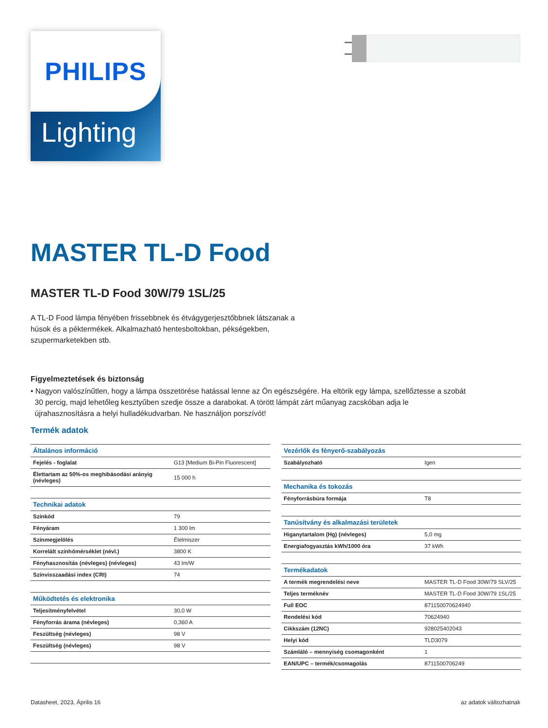PHILIPS
Lighting
MASTER TL-D Food
MASTER TL-D Food 30W/79 1SL/25
A TL-D Food lámpa fényében frissebbnek és étvágygerjesztőbbnek látszanak a
húsok és a péktermékek. Alkalmazható hentesboltokban, pékségekben,
szupermarketekben stb.
Figyelmeztetések és biztonság
• Nagyon valószínűtlen, hogy a lámpa összetörése hatással lenne az Ön egészségére. Ha eltörik egy lámpa, szellőztesse a szobát
30 percig, majd lehetőleg kesztyűben szedje össze a darabokat. A törött lámpát zárt műanyag zacskóban adja le
újrahasznosításra a helyi hulladékudvarban. Ne használjon porszívót!
Termék adatok
| Általános információ | |
| --- | --- |
| Fejelés - foglalat | G13 [Medium Bi-Pin Fluorescent] |
| Élettartam az 50%-os meghibásodási arányig (névleges) | 15 000 h |
| Technikai adatok | |
| Színkód | 79 |
| Fényáram | 1 300 lm |
| Színmegjelölés | Élelmiszer |
| Korrelált színhőmérséklet (névl.) | 3800 K |
| Fényhasznosítás (névleges) (névleges) | 43 lm/W |
| Színvisszaadási index (CRI) | 74 |
| Működtetés és elektronika | |
| Teljesítményfelvétel | 30,0 W |
| Fényforrás árama (névleges) | 0,360 A |
| Feszültség (névleges) | 98 V |
| Feszültség (névleges) | 98 V |
| Vezérlők és fényerő-szabályozás | |
| --- | --- |
| Szabályozható | Igen |
| Mechanika és tokozás | |
| Fényforrásbúra formája | T8 |
| Tanúsítvány és alkalmazási területek | |
| Higanytartalom (Hg) (névleges) | 5,0 mg |
| Energiafogyasztás kWh/1000 óra | 37 kWh |
| Termékadatok | |
| A termék megrendelési neve | MASTER TL-D Food 30W/79 SLV/25 |
| Teljes terméknév | MASTER TL-D Food 30W/79 1SL/25 |
| Full EOC | 871150070624940 |
| Rendelési kód | 70624940 |
| Cikkszám (12NC) | 928025402043 |
| Helyi kód | TLD3079 |
| Számláló – mennyiség csomagonként | 1 |
| EAN/UPC – termék/csomagolás | 8711500706249 |
Datasheet, 2023, Április 16 az adatok változhatnak